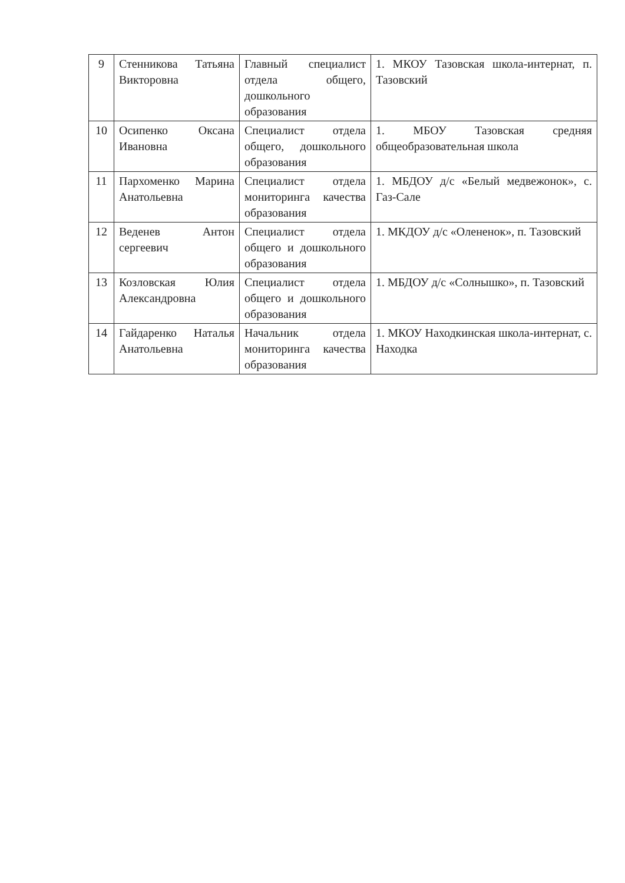| 9 | Стенникова Татьяна Викторовна | Главный специалист отдела общего, дошкольного образования | 1. МКОУ Тазовская школа-интернат, п. Тазовский |
| 10 | Осипенко Оксана Ивановна | Специалист отдела общего, дошкольного образования | 1. МБОУ Тазовская средняя общеобразовательная школа |
| 11 | Пархоменко Марина Анатольевна | Специалист отдела мониторинга качества образования | 1. МБДОУ д/с «Белый медвежонок», с. Газ-Сале |
| 12 | Веденев Антон сергеевич | Специалист отдела общего и дошкольного образования | 1. МКДОУ д/с «Олененок», п. Тазовский |
| 13 | Козловская Юлия Александровна | Специалист отдела общего и дошкольного образования | 1. МБДОУ д/с «Солнышко», п. Тазовский |
| 14 | Гайдаренко Наталья Анатольевна | Начальник отдела мониторинга качества образования | 1. МКОУ Находкинская школа-интернат, с. Находка |